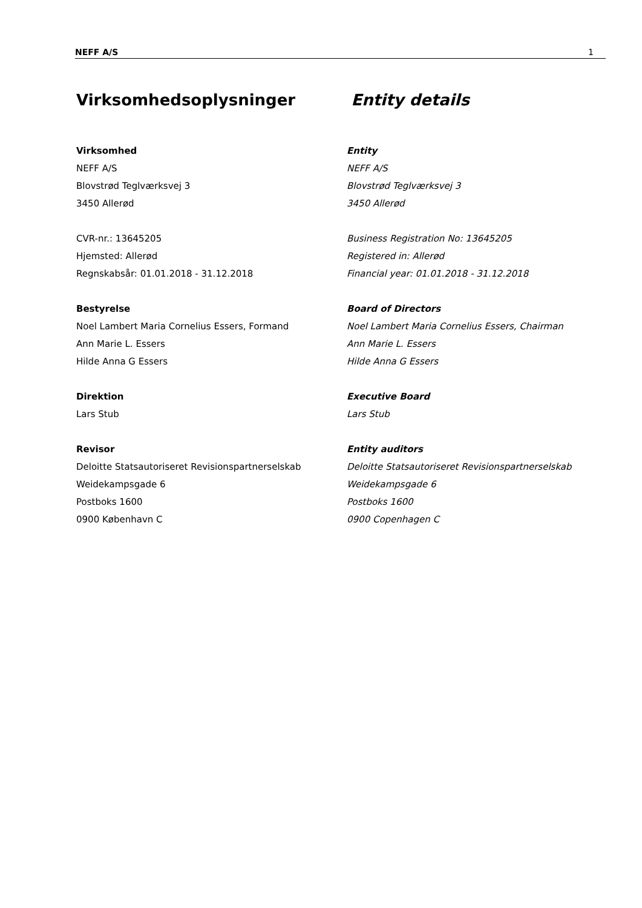NEFF A/S 1
Virksomhedsoplysninger Entity details
Virksomhed
NEFF A/S
Blovstrød Teglværksvej 3
3450 Allerød
Entity
NEFF A/S
Blovstrød Teglværksvej 3
3450 Allerød
CVR-nr.: 13645205
Hjemsted: Allerød
Regnskabsår: 01.01.2018 - 31.12.2018
Business Registration No: 13645205
Registered in: Allerød
Financial year: 01.01.2018 - 31.12.2018
Bestyrelse
Noel Lambert Maria Cornelius Essers, Formand
Ann Marie L. Essers
Hilde Anna G Essers
Board of Directors
Noel Lambert Maria Cornelius Essers, Chairman
Ann Marie L. Essers
Hilde Anna G Essers
Direktion
Lars Stub
Executive Board
Lars Stub
Revisor
Deloitte Statsautoriseret Revisionspartnerselskab
Weidekampsgade 6
Postboks 1600
0900 København C
Entity auditors
Deloitte Statsautoriseret Revisionspartnerselskab
Weidekampsgade 6
Postboks 1600
0900 Copenhagen C